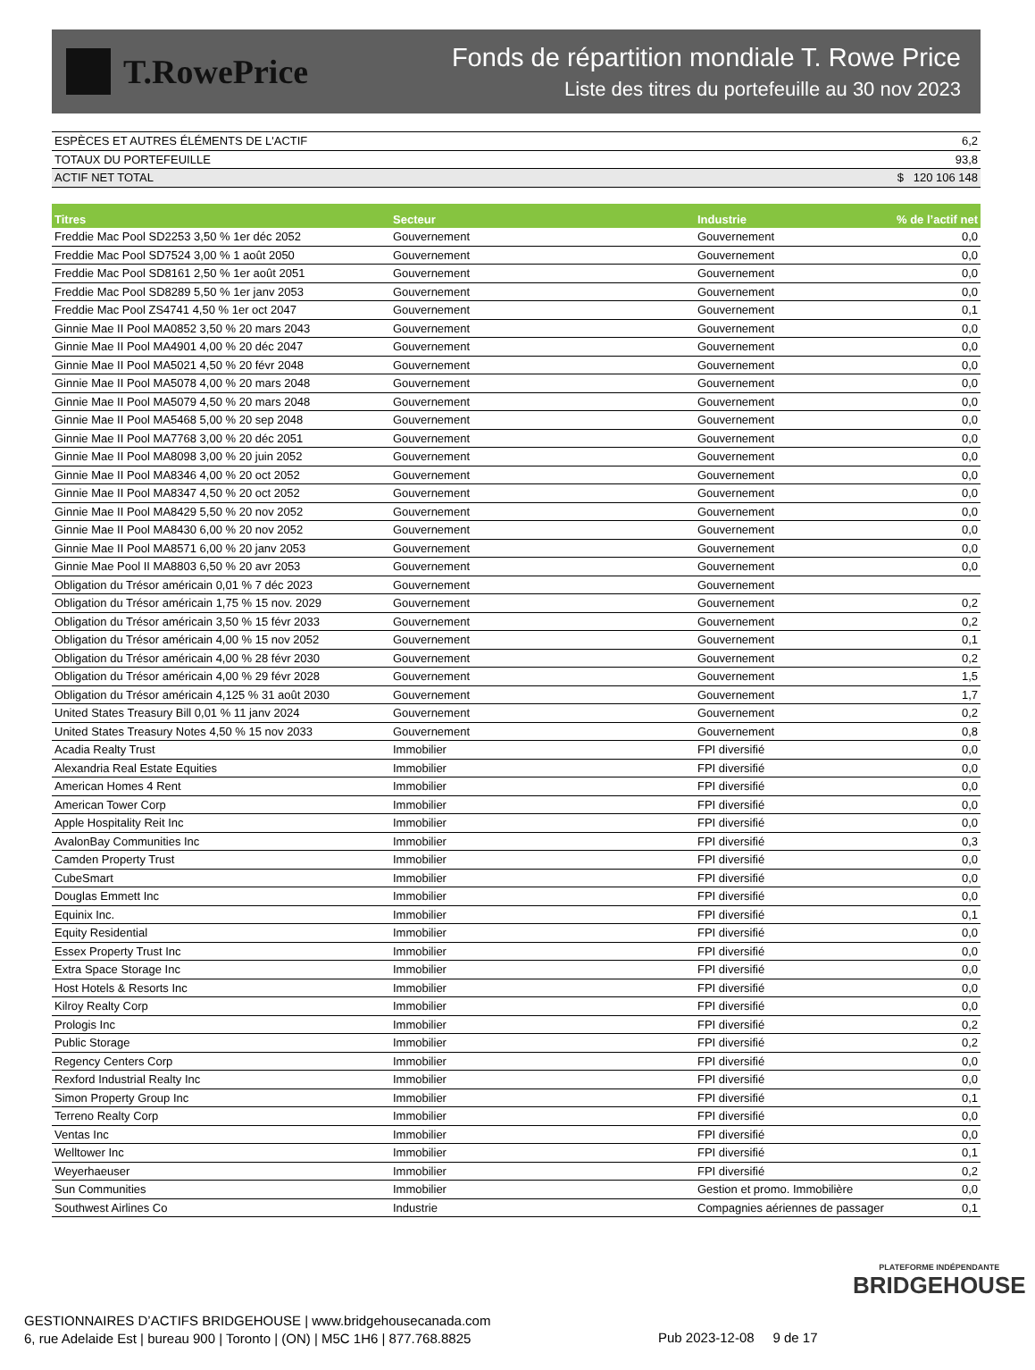T.RowePrice
Fonds de répartition mondiale T. Rowe Price
Liste des titres du portefeuille au 30 nov 2023
| ESPÈCES ET AUTRES ÉLÉMENTS DE L'ACTIF | 6,2 |
| TOTAUX DU PORTEFEUILLE | 93,8 |
| ACTIF NET TOTAL | $ 120 106 148 |
| Titres | Secteur | Industrie | % de l’actif net |
| --- | --- | --- | --- |
| Freddie Mac Pool SD2253 3,50 % 1er déc 2052 | Gouvernement | Gouvernement | 0,0 |
| Freddie Mac Pool SD7524 3,00 % 1 août 2050 | Gouvernement | Gouvernement | 0,0 |
| Freddie Mac Pool SD8161 2,50 % 1er août 2051 | Gouvernement | Gouvernement | 0,0 |
| Freddie Mac Pool SD8289 5,50 % 1er janv 2053 | Gouvernement | Gouvernement | 0,0 |
| Freddie Mac Pool ZS4741 4,50 % 1er oct 2047 | Gouvernement | Gouvernement | 0,1 |
| Ginnie Mae II Pool MA0852 3,50 % 20 mars 2043 | Gouvernement | Gouvernement | 0,0 |
| Ginnie Mae II Pool MA4901 4,00 % 20 déc 2047 | Gouvernement | Gouvernement | 0,0 |
| Ginnie Mae II Pool MA5021 4,50 % 20 févr 2048 | Gouvernement | Gouvernement | 0,0 |
| Ginnie Mae II Pool MA5078 4,00 % 20 mars 2048 | Gouvernement | Gouvernement | 0,0 |
| Ginnie Mae II Pool MA5079 4,50 % 20 mars 2048 | Gouvernement | Gouvernement | 0,0 |
| Ginnie Mae II Pool MA5468 5,00 % 20 sep 2048 | Gouvernement | Gouvernement | 0,0 |
| Ginnie Mae II Pool MA7768 3,00 % 20 déc 2051 | Gouvernement | Gouvernement | 0,0 |
| Ginnie Mae II Pool MA8098 3,00 % 20 juin 2052 | Gouvernement | Gouvernement | 0,0 |
| Ginnie Mae II Pool MA8346 4,00 % 20 oct 2052 | Gouvernement | Gouvernement | 0,0 |
| Ginnie Mae II Pool MA8347 4,50 % 20 oct 2052 | Gouvernement | Gouvernement | 0,0 |
| Ginnie Mae II Pool MA8429 5,50 % 20 nov 2052 | Gouvernement | Gouvernement | 0,0 |
| Ginnie Mae II Pool MA8430 6,00 % 20 nov 2052 | Gouvernement | Gouvernement | 0,0 |
| Ginnie Mae II Pool MA8571 6,00 % 20 janv 2053 | Gouvernement | Gouvernement | 0,0 |
| Ginnie Mae Pool II MA8803 6,50 % 20 avr 2053 | Gouvernement | Gouvernement | 0,0 |
| Obligation du Trésor américain 0,01 % 7 déc 2023 | Gouvernement | Gouvernement | |
| Obligation du Trésor américain 1,75 % 15 nov. 2029 | Gouvernement | Gouvernement | 0,2 |
| Obligation du Trésor américain 3,50 % 15 févr 2033 | Gouvernement | Gouvernement | 0,2 |
| Obligation du Trésor américain 4,00 % 15 nov 2052 | Gouvernement | Gouvernement | 0,1 |
| Obligation du Trésor américain 4,00 % 28 févr 2030 | Gouvernement | Gouvernement | 0,2 |
| Obligation du Trésor américain 4,00 % 29 févr 2028 | Gouvernement | Gouvernement | 1,5 |
| Obligation du Trésor américain 4,125 % 31 août 2030 | Gouvernement | Gouvernement | 1,7 |
| United States Treasury Bill 0,01 % 11 janv 2024 | Gouvernement | Gouvernement | 0,2 |
| United States Treasury Notes 4,50 % 15 nov 2033 | Gouvernement | Gouvernement | 0,8 |
| Acadia Realty Trust | Immobilier | FPI diversifié | 0,0 |
| Alexandria Real Estate Equities | Immobilier | FPI diversifié | 0,0 |
| American Homes 4 Rent | Immobilier | FPI diversifié | 0,0 |
| American Tower Corp | Immobilier | FPI diversifié | 0,0 |
| Apple Hospitality Reit Inc | Immobilier | FPI diversifié | 0,0 |
| AvalonBay Communities Inc | Immobilier | FPI diversifié | 0,3 |
| Camden Property Trust | Immobilier | FPI diversifié | 0,0 |
| CubeSmart | Immobilier | FPI diversifié | 0,0 |
| Douglas Emmett Inc | Immobilier | FPI diversifié | 0,0 |
| Equinix Inc. | Immobilier | FPI diversifié | 0,1 |
| Equity Residential | Immobilier | FPI diversifié | 0,0 |
| Essex Property Trust Inc | Immobilier | FPI diversifié | 0,0 |
| Extra Space Storage Inc | Immobilier | FPI diversifié | 0,0 |
| Host Hotels & Resorts Inc | Immobilier | FPI diversifié | 0,0 |
| Kilroy Realty Corp | Immobilier | FPI diversifié | 0,0 |
| Prologis Inc | Immobilier | FPI diversifié | 0,2 |
| Public Storage | Immobilier | FPI diversifié | 0,2 |
| Regency Centers Corp | Immobilier | FPI diversifié | 0,0 |
| Rexford Industrial Realty Inc | Immobilier | FPI diversifié | 0,0 |
| Simon Property Group Inc | Immobilier | FPI diversifié | 0,1 |
| Terreno Realty Corp | Immobilier | FPI diversifié | 0,0 |
| Ventas Inc | Immobilier | FPI diversifié | 0,0 |
| Welltower Inc | Immobilier | FPI diversifié | 0,1 |
| Weyerhaeuser | Immobilier | FPI diversifié | 0,2 |
| Sun Communities | Immobilier | Gestion et promo. Immobilière | 0,0 |
| Southwest Airlines Co | Industrie | Compagnies aériennes de passager | 0,1 |
PLATEFORME INDÉPENDANTE
BRIDGEHOUSE
GESTIONNAIRES D’ACTIFS BRIDGEHOUSE | www.bridgehousecanada.com
6, rue Adelaide Est | bureau 900 | Toronto | (ON) | M5C 1H6 | 877.768.8825
Pub 2023-12-08 9 de 17